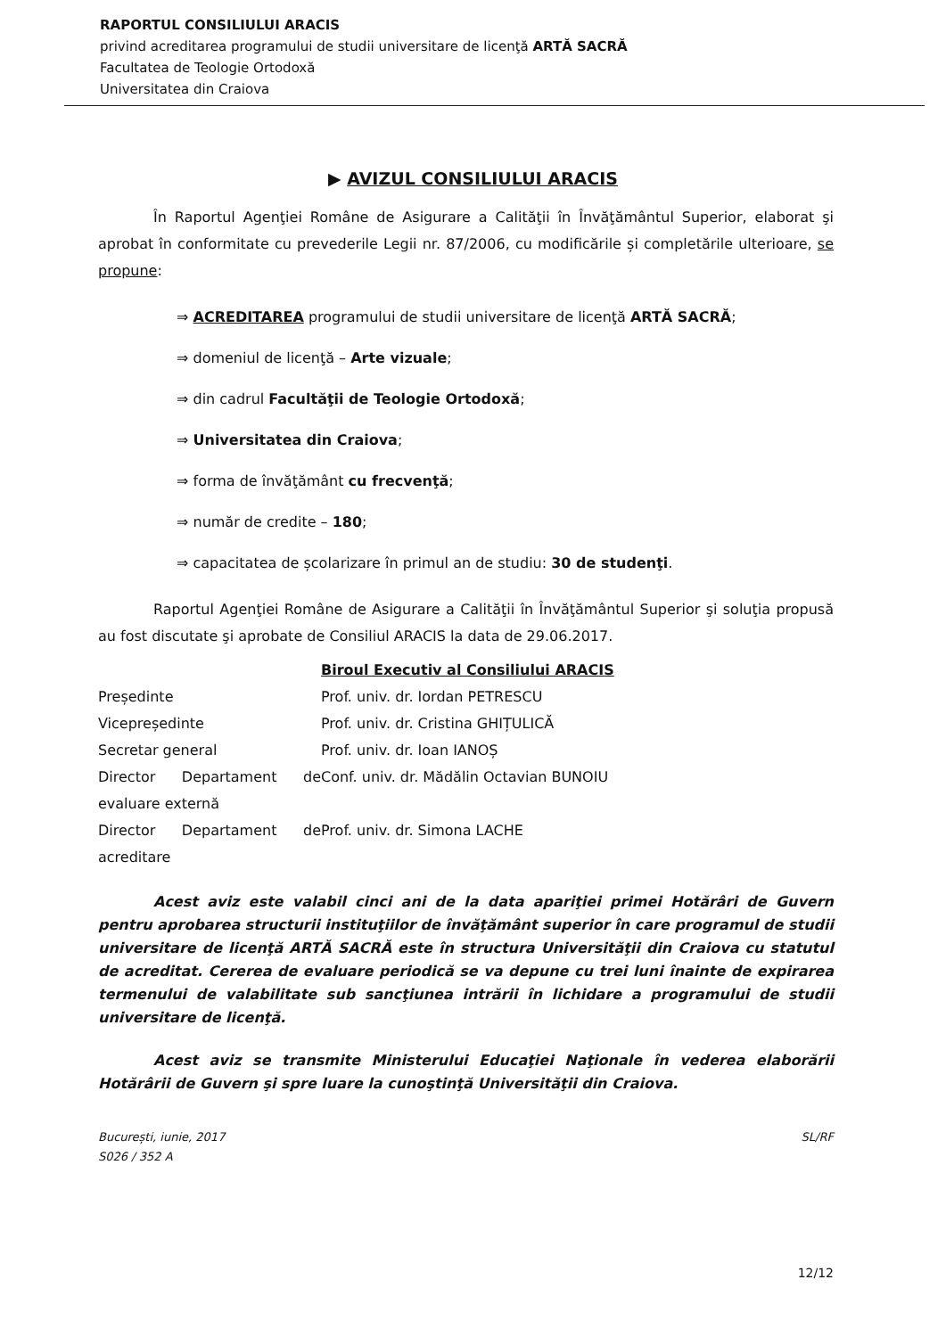RAPORTUL CONSILIULUI ARACIS
privind acreditarea programului de studii universitare de licenţă ARTĂ SACRĂ
Facultatea de Teologie Ortodoxă
Universitatea din Craiova
▶ AVIZUL CONSILIULUI ARACIS
În Raportul Agenţiei Române de Asigurare a Calităţii în Învăţământul Superior, elaborat şi aprobat în conformitate cu prevederile Legii nr. 87/2006, cu modificările și completările ulterioare, se propune:
⇒ ACREDITAREA programului de studii universitare de licenţă ARTĂ SACRĂ;
⇒ domeniul de licenţă – Arte vizuale;
⇒ din cadrul Facultăţii de Teologie Ortodoxă;
⇒ Universitatea din Craiova;
⇒ forma de învăţământ cu frecvenţă;
⇒ număr de credite – 180;
⇒ capacitatea de școlarizare în primul an de studiu: 30 de studenţi.
Raportul Agenţiei Române de Asigurare a Calităţii în Învăţământul Superior şi soluţia propusă au fost discutate şi aprobate de Consiliul ARACIS la data de 29.06.2017.
| | Biroul Executiv al Consiliului ARACIS |
| Președinte | Prof. univ. dr. Iordan PETRESCU |
| Vicepreședinte | Prof. univ. dr. Cristina GHIȚULICĂ |
| Secretar general | Prof. univ. dr. Ioan IANOȘ |
| Director Departament de evaluare externă | Conf. univ. dr. Mădălin Octavian BUNOIU |
| Director Departament de acreditare | Prof. univ. dr. Simona LACHE |
Acest aviz este valabil cinci ani de la data apariţiei primei Hotărâri de Guvern pentru aprobarea structurii instituţiilor de învăţământ superior în care programul de studii universitare de licenţă ARTĂ SACRĂ este în structura Universităţii din Craiova cu statutul de acreditat. Cererea de evaluare periodică se va depune cu trei luni înainte de expirarea termenului de valabilitate sub sancţiunea intrării în lichidare a programului de studii universitare de licenţă.
Acest aviz se transmite Ministerului Educaţiei Naţionale în vederea elaborării Hotărârii de Guvern şi spre luare la cunoştinţă Universităţii din Craiova.
București, iunie, 2017
S026 / 352 A
SL/RF
12/12